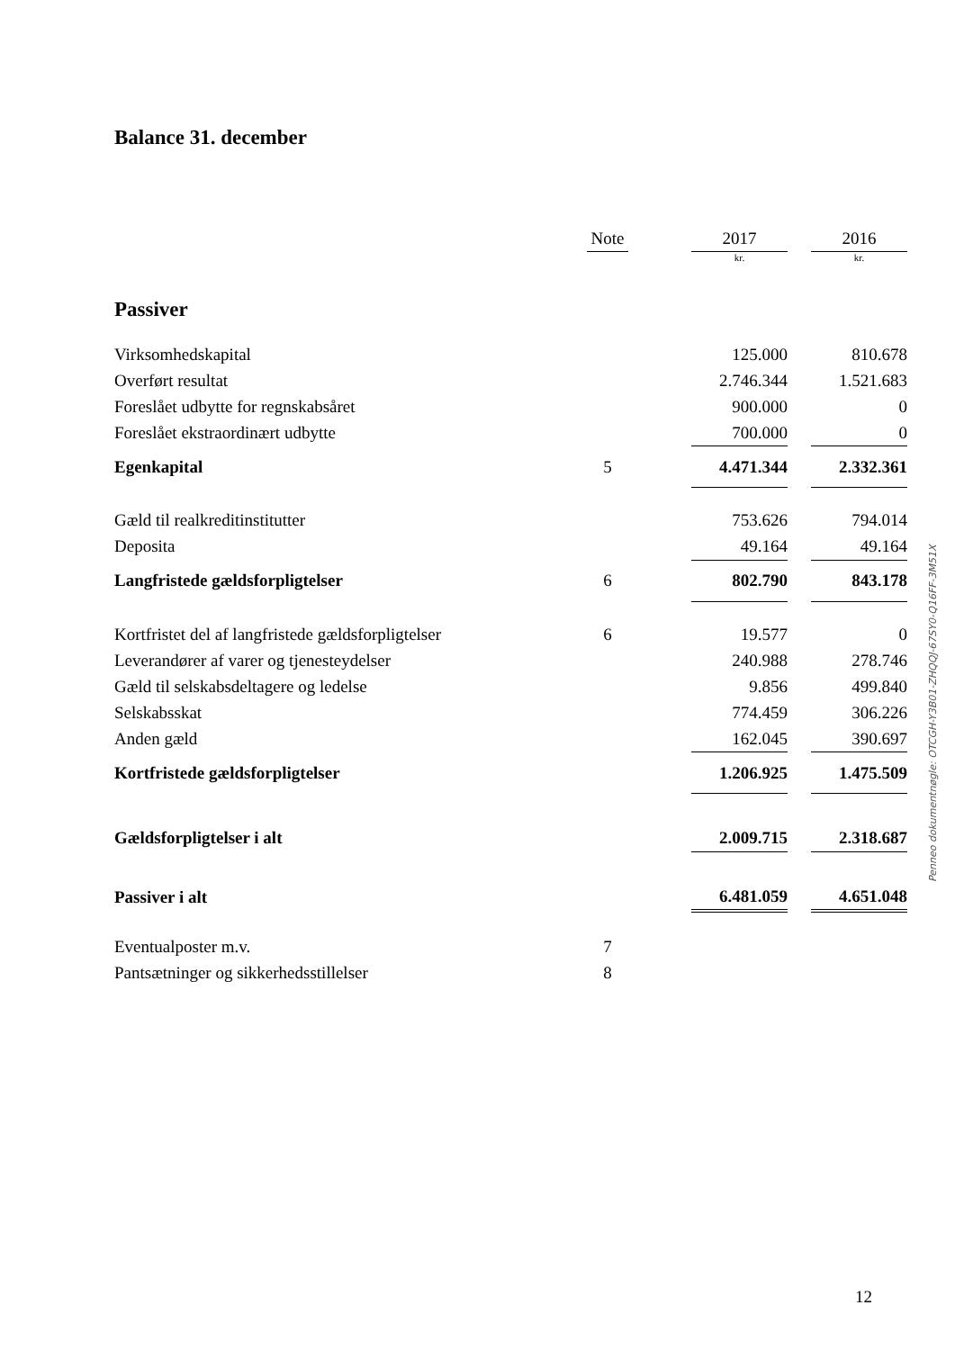Balance 31. december
| | Note | | 2017 | | 2016 |
| | | | kr. | | kr. |
| Passiver | | | | | |
| Virksomhedskapital | | | 125.000 | | 810.678 |
| Overført resultat | | | 2.746.344 | | 1.521.683 |
| Foreslået udbytte for regnskabsåret | | | 900.000 | | 0 |
| Foreslået ekstraordinært udbytte | | | 700.000 | | 0 |
| Egenkapital | 5 | | 4.471.344 | | 2.332.361 |
| Gæld til realkreditinstitutter | | | 753.626 | | 794.014 |
| Deposita | | | 49.164 | | 49.164 |
| Langfristede gældsforpligtelser | 6 | | 802.790 | | 843.178 |
| Kortfristet del af langfristede gældsforpligtelser | 6 | | 19.577 | | 0 |
| Leverandører af varer og tjenesteydelser | | | 240.988 | | 278.746 |
| Gæld til selskabsdeltagere og ledelse | | | 9.856 | | 499.840 |
| Selskabsskat | | | 774.459 | | 306.226 |
| Anden gæld | | | 162.045 | | 390.697 |
| Kortfristede gældsforpligtelser | | | 1.206.925 | | 1.475.509 |
| Gældsforpligtelser i alt | | | 2.009.715 | | 2.318.687 |
| Passiver i alt | | | 6.481.059 | | 4.651.048 |
| Eventualposter m.v. | 7 | | | | |
| Pantsætninger og sikkerhedsstillelser | 8 | | | | |
Penneo dokumentnøgle: OTCGH-Y3B01-ZHQQJ-67SY0-Q16FF-3M51X
12